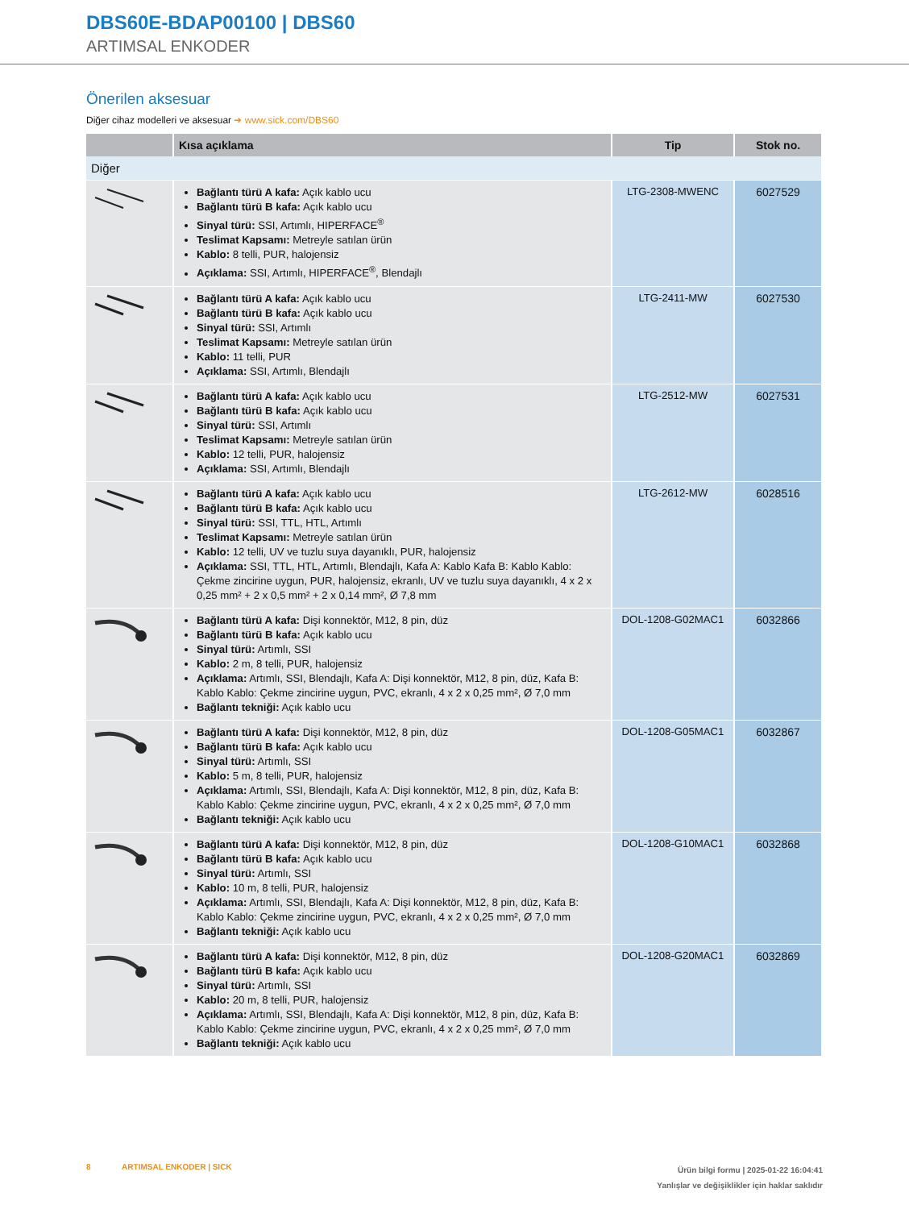DBS60E-BDAP00100 | DBS60
ARTIMSAL ENKODER
Önerilen aksesuar
Diğer cihaz modelleri ve aksesuar ➜ www.sick.com/DBS60
| | Kısa açıklama | Tip | Stok no. |
| --- | --- | --- | --- |
| Diğer | | | |
| | Bağlantı türü A kafa: Açık kablo ucu Bağlantı türü B kafa: Açık kablo ucu Sinyal türü: SSI, Artımlı, HIPERFACE<sup>®</sup> Teslimat Kapsamı: Metreyle satılan ürün Kablo: 8 telli, PUR, halojensiz Açıklama: SSI, Artımlı, HIPERFACE<sup>®</sup>, Blendajlı | LTG-2308-MWENC | 6027529 |
| | Bağlantı türü A kafa: Açık kablo ucu Bağlantı türü B kafa: Açık kablo ucu Sinyal türü: SSI, Artımlı Teslimat Kapsamı: Metreyle satılan ürün Kablo: 11 telli, PUR Açıklama: SSI, Artımlı, Blendajlı | LTG-2411-MW | 6027530 |
| | Bağlantı türü A kafa: Açık kablo ucu Bağlantı türü B kafa: Açık kablo ucu Sinyal türü: SSI, Artımlı Teslimat Kapsamı: Metreyle satılan ürün Kablo: 12 telli, PUR, halojensiz Açıklama: SSI, Artımlı, Blendajlı | LTG-2512-MW | 6027531 |
| | Bağlantı türü A kafa: Açık kablo ucu Bağlantı türü B kafa: Açık kablo ucu Sinyal türü: SSI, TTL, HTL, Artımlı Teslimat Kapsamı: Metreyle satılan ürün Kablo: 12 telli, UV ve tuzlu suya dayanıklı, PUR, halojensiz Açıklama: SSI, TTL, HTL, Artımlı, Blendajlı, Kafa A: Kablo Kafa B: Kablo Kablo: Çekme zincirine uygun, PUR, halojensiz, ekranlı, UV ve tuzlu suya dayanıklı, 4 x 2 x 0,25 mm² + 2 x 0,5 mm² + 2 x 0,14 mm², Ø 7,8 mm | LTG-2612-MW | 6028516 |
| | Bağlantı türü A kafa: Dişi konnektör, M12, 8 pin, düz Bağlantı türü B kafa: Açık kablo ucu Sinyal türü: Artımlı, SSI Kablo: 2 m, 8 telli, PUR, halojensiz Açıklama: Artımlı, SSI, Blendajlı, Kafa A: Dişi konnektör, M12, 8 pin, düz, Kafa B: Kablo Kablo: Çekme zincirine uygun, PVC, ekranlı, 4 x 2 x 0,25 mm², Ø 7,0 mm Bağlantı tekniği: Açık kablo ucu | DOL-1208-G02MAC1 | 6032866 |
| | Bağlantı türü A kafa: Dişi konnektör, M12, 8 pin, düz Bağlantı türü B kafa: Açık kablo ucu Sinyal türü: Artımlı, SSI Kablo: 5 m, 8 telli, PUR, halojensiz Açıklama: Artımlı, SSI, Blendajlı, Kafa A: Dişi konnektör, M12, 8 pin, düz, Kafa B: Kablo Kablo: Çekme zincirine uygun, PVC, ekranlı, 4 x 2 x 0,25 mm², Ø 7,0 mm Bağlantı tekniği: Açık kablo ucu | DOL-1208-G05MAC1 | 6032867 |
| | Bağlantı türü A kafa: Dişi konnektör, M12, 8 pin, düz Bağlantı türü B kafa: Açık kablo ucu Sinyal türü: Artımlı, SSI Kablo: 10 m, 8 telli, PUR, halojensiz Açıklama: Artımlı, SSI, Blendajlı, Kafa A: Dişi konnektör, M12, 8 pin, düz, Kafa B: Kablo Kablo: Çekme zincirine uygun, PVC, ekranlı, 4 x 2 x 0,25 mm², Ø 7,0 mm Bağlantı tekniği: Açık kablo ucu | DOL-1208-G10MAC1 | 6032868 |
| | Bağlantı türü A kafa: Dişi konnektör, M12, 8 pin, düz Bağlantı türü B kafa: Açık kablo ucu Sinyal türü: Artımlı, SSI Kablo: 20 m, 8 telli, PUR, halojensiz Açıklama: Artımlı, SSI, Blendajlı, Kafa A: Dişi konnektör, M12, 8 pin, düz, Kafa B: Kablo Kablo: Çekme zincirine uygun, PVC, ekranlı, 4 x 2 x 0,25 mm², Ø 7,0 mm Bağlantı tekniği: Açık kablo ucu | DOL-1208-G20MAC1 | 6032869 |
8 ARTIMSAL ENKODER | SICK
Ürün bilgi formu | 2025-01-22 16:04:41
Yanlışlar ve değişiklikler için haklar saklıdır